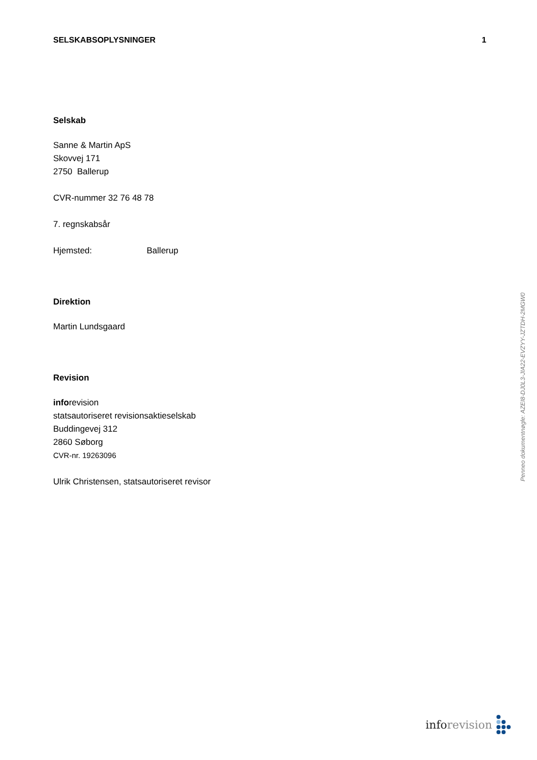SELSKABSOPLYSNINGER 1
Selskab
Sanne & Martin ApS
Skovvej 171
2750 Ballerup
CVR-nummer 32 76 48 78
7. regnskabsår
Hjemsted: Ballerup
Direktion
Martin Lundsgaard
Revision
inforevision
statsautoriseret revisionsaktieselskab
Buddingevej 312
2860 Søborg
CVR-nr. 19263096
Ulrik Christensen, statsautoriseret revisor
Penneo dokumentnøgle: AZEI8-DJ0L3-JIA22-EVZYY-JZTDH-2MGW0
info revision